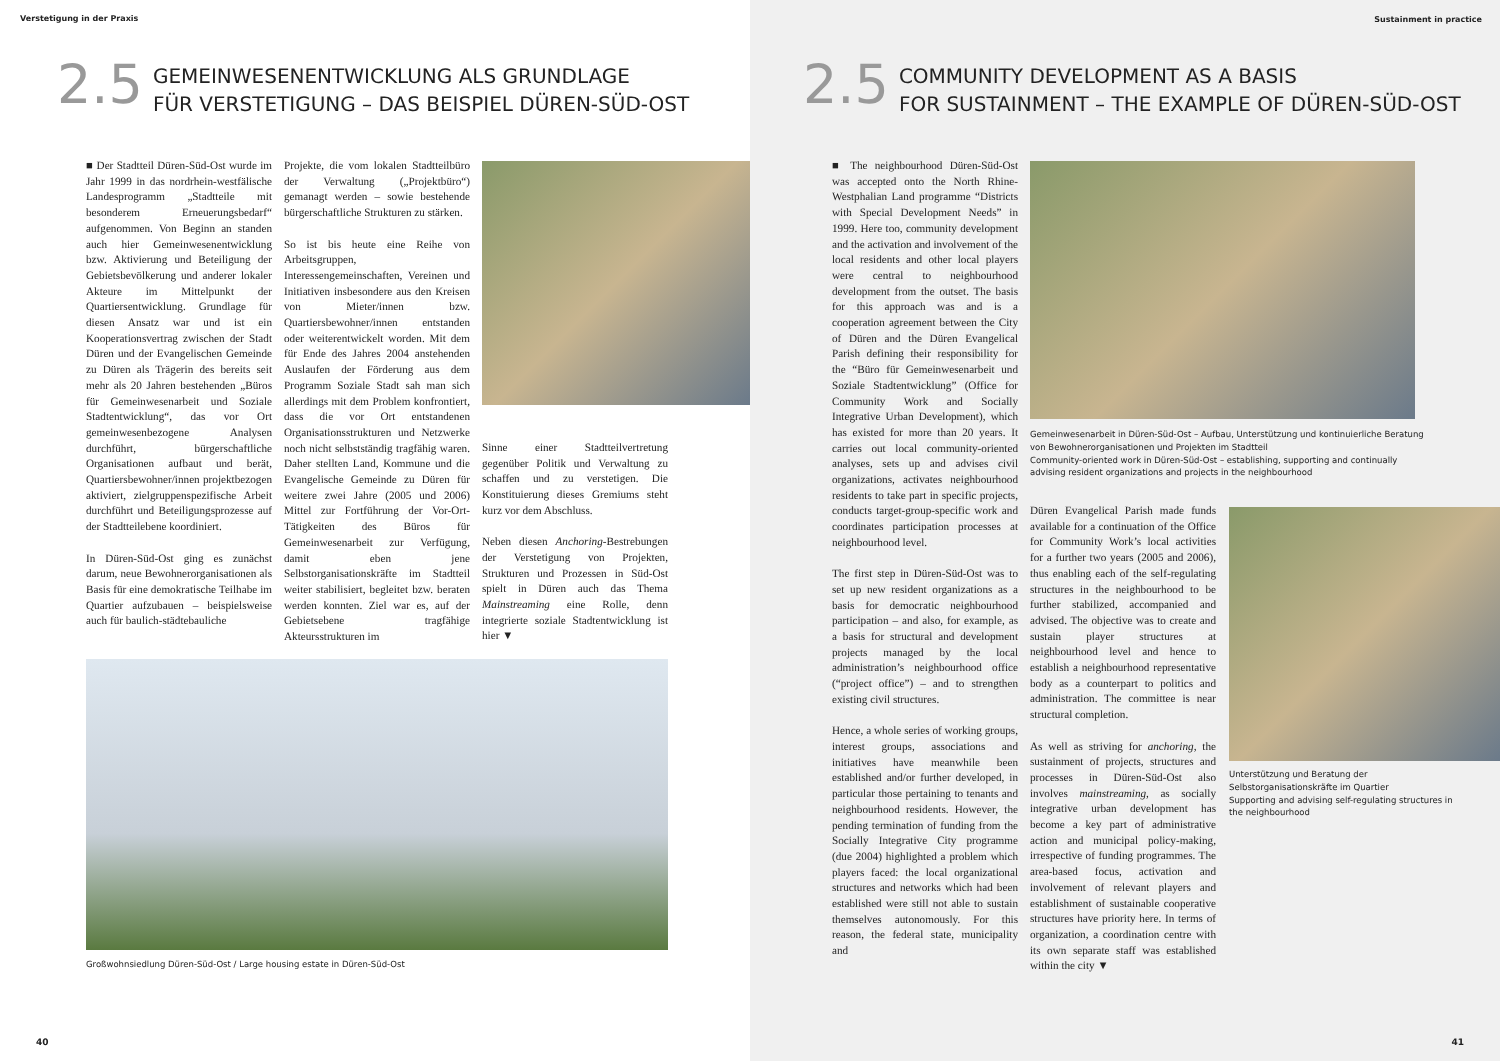Verstetigung in der Praxis
2.5
GEMEINWESENENTWICKLUNG ALS GRUNDLAGE
FÜR VERSTETIGUNG – DAS BEISPIEL DÜREN-SÜD-OST
■ Der Stadtteil Düren-Süd-Ost wurde im Jahr 1999 in das nordrhein-westfälische Landesprogramm „Stadtteile mit besonderem Erneuerungsbedarf“ aufgenommen. Von Beginn an standen auch hier Gemeinwesenentwicklung bzw. Aktivierung und Beteiligung der Gebietsbevölkerung und anderer lokaler Akteure im Mittelpunkt der Quartiersentwicklung. Grundlage für diesen Ansatz war und ist ein Kooperationsvertrag zwischen der Stadt Düren und der Evangelischen Gemeinde zu Düren als Trägerin des bereits seit mehr als 20 Jahren bestehenden „Büros für Gemeinwesenarbeit und Soziale Stadtentwicklung“, das vor Ort gemeinwesenbezogene Analysen durchführt, bürgerschaftliche Organisationen aufbaut und berät, Quartiersbewohner/innen projektbezogen aktiviert, zielgruppenspezifische Arbeit durchführt und Beteiligungsprozesse auf der Stadtteilebene koordiniert.
In Düren-Süd-Ost ging es zunächst darum, neue Bewohnerorganisationen als Basis für eine demokratische Teilhabe im Quartier aufzubauen – beispielsweise auch für baulich-städtebauliche
Projekte, die vom lokalen Stadtteilbüro der Verwaltung („Projektbüro“) gemanagt werden – sowie bestehende bürgerschaftliche Strukturen zu stärken.
So ist bis heute eine Reihe von Arbeitsgruppen, Interessengemeinschaften, Vereinen und Initiativen insbesondere aus den Kreisen von Mieter/innen bzw. Quartiersbewohner/innen entstanden oder weiterentwickelt worden. Mit dem für Ende des Jahres 2004 anstehenden Auslaufen der Förderung aus dem Programm Soziale Stadt sah man sich allerdings mit dem Problem konfrontiert, dass die vor Ort entstandenen Organisationsstrukturen und Netzwerke noch nicht selbstständig tragfähig waren. Daher stellten Land, Kommune und die Evangelische Gemeinde zu Düren für weitere zwei Jahre (2005 und 2006) Mittel zur Fortführung der Vor-Ort-Tätigkeiten des Büros für Gemeinwesenarbeit zur Verfügung, damit eben jene Selbstorganisationskräfte im Stadtteil weiter stabilisiert, begleitet bzw. beraten werden konnten. Ziel war es, auf der Gebietsebene tragfähige Akteursstrukturen im
Sinne einer Stadtteilvertretung gegenüber Politik und Verwaltung zu schaffen und zu verstetigen. Die Konstituierung dieses Gremiums steht kurz vor dem Abschluss.
Neben diesen Anchoring-Bestrebungen der Verstetigung von Projekten, Strukturen und Prozessen in Süd-Ost spielt in Düren auch das Thema Mainstreaming eine Rolle, denn integrierte soziale Stadtentwicklung ist hier ▼
Großwohnsiedlung Düren-Süd-Ost / Large housing estate in Düren-Süd-Ost
40
Sustainment in practice
2.5
COMMUNITY DEVELOPMENT AS A BASIS
FOR SUSTAINMENT – THE EXAMPLE OF DÜREN-SÜD-OST
■ The neighbourhood Düren-Süd-Ost was accepted onto the North Rhine-Westphalian Land programme “Districts with Special Development Needs” in 1999. Here too, community development and the activation and involvement of the local residents and other local players were central to neighbourhood development from the outset. The basis for this approach was and is a cooperation agreement between the City of Düren and the Düren Evangelical Parish defining their responsibility for the “Büro für Gemeinwesenarbeit und Soziale Stadtentwicklung” (Office for Community Work and Socially Integrative Urban Development), which has existed for more than 20 years. It carries out local community-oriented analyses, sets up and advises civil organizations, activates neighbourhood residents to take part in specific projects, conducts target-group-specific work and coordinates participation processes at neighbourhood level.
The first step in Düren-Süd-Ost was to set up new resident organizations as a basis for democratic neighbourhood participation – and also, for example, as a basis for structural and development projects managed by the local administration’s neighbourhood office (“project office”) – and to strengthen existing civil structures.
Hence, a whole series of working groups, interest groups, associations and initiatives have meanwhile been established and/or further developed, in particular those pertaining to tenants and neighbourhood residents. However, the pending termination of funding from the Socially Integrative City programme (due 2004) highlighted a problem which players faced: the local organizational structures and networks which had been established were still not able to sustain themselves autonomously. For this reason, the federal state, municipality and
Gemeinwesenarbeit in Düren-Süd-Ost – Aufbau, Unterstützung und kontinuierliche Beratung von Bewohnerorganisationen und Projekten im Stadtteil
Community-oriented work in Düren-Süd-Ost – establishing, supporting and continually advising resident organizations and projects in the neighbourhood
Düren Evangelical Parish made funds available for a continuation of the Office for Community Work’s local activities for a further two years (2005 and 2006), thus enabling each of the self-regulating structures in the neighbourhood to be further stabilized, accompanied and advised. The objective was to create and sustain player structures at neighbourhood level and hence to establish a neighbourhood representative body as a counterpart to politics and administration. The committee is near structural completion.
As well as striving for anchoring, the sustainment of projects, structures and processes in Düren-Süd-Ost also involves mainstreaming, as socially integrative urban development has become a key part of administrative action and municipal policy-making, irrespective of funding programmes. The area-based focus, activation and involvement of relevant players and establishment of sustainable cooperative structures have priority here. In terms of organization, a coordination centre with its own separate staff was established within the city ▼
Unterstützung und Beratung der Selbstorganisationskräfte im Quartier
Supporting and advising self-regulating structures in the neighbourhood
41